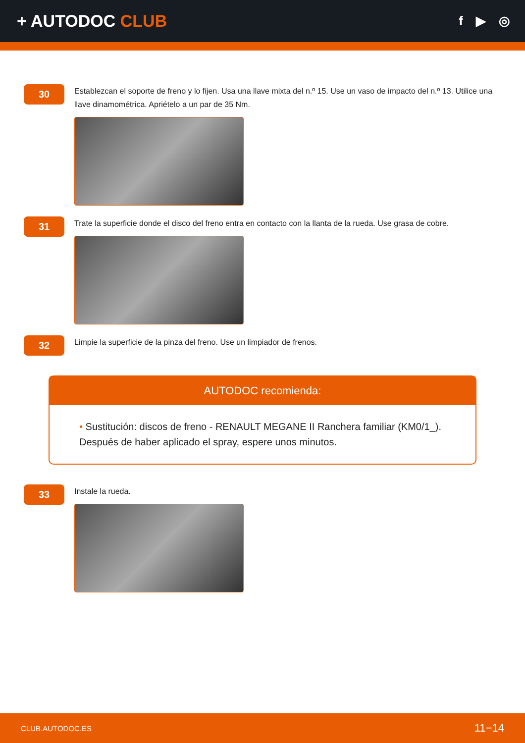+ AUTODOC CLUB
f ▶ ◎
30
Establezcan el soporte de freno y lo fijen. Usa una llave mixta del n.º 15. Use un vaso de impacto del n.º 13. Utilice una llave dinamométrica. Apriételo a un par de 35 Nm.
31
Trate la superficie donde el disco del freno entra en contacto con la llanta de la rueda. Use grasa de cobre.
32
Limpie la superficie de la pinza del freno. Use un limpiador de frenos.
AUTODOC recomienda:
• Sustitución: discos de freno - RENAULT MEGANE II Ranchera familiar (KM0/1_). Después de haber aplicado el spray, espere unos minutos.
33
Instale la rueda.
CLUB.AUTODOC.ES 11−14